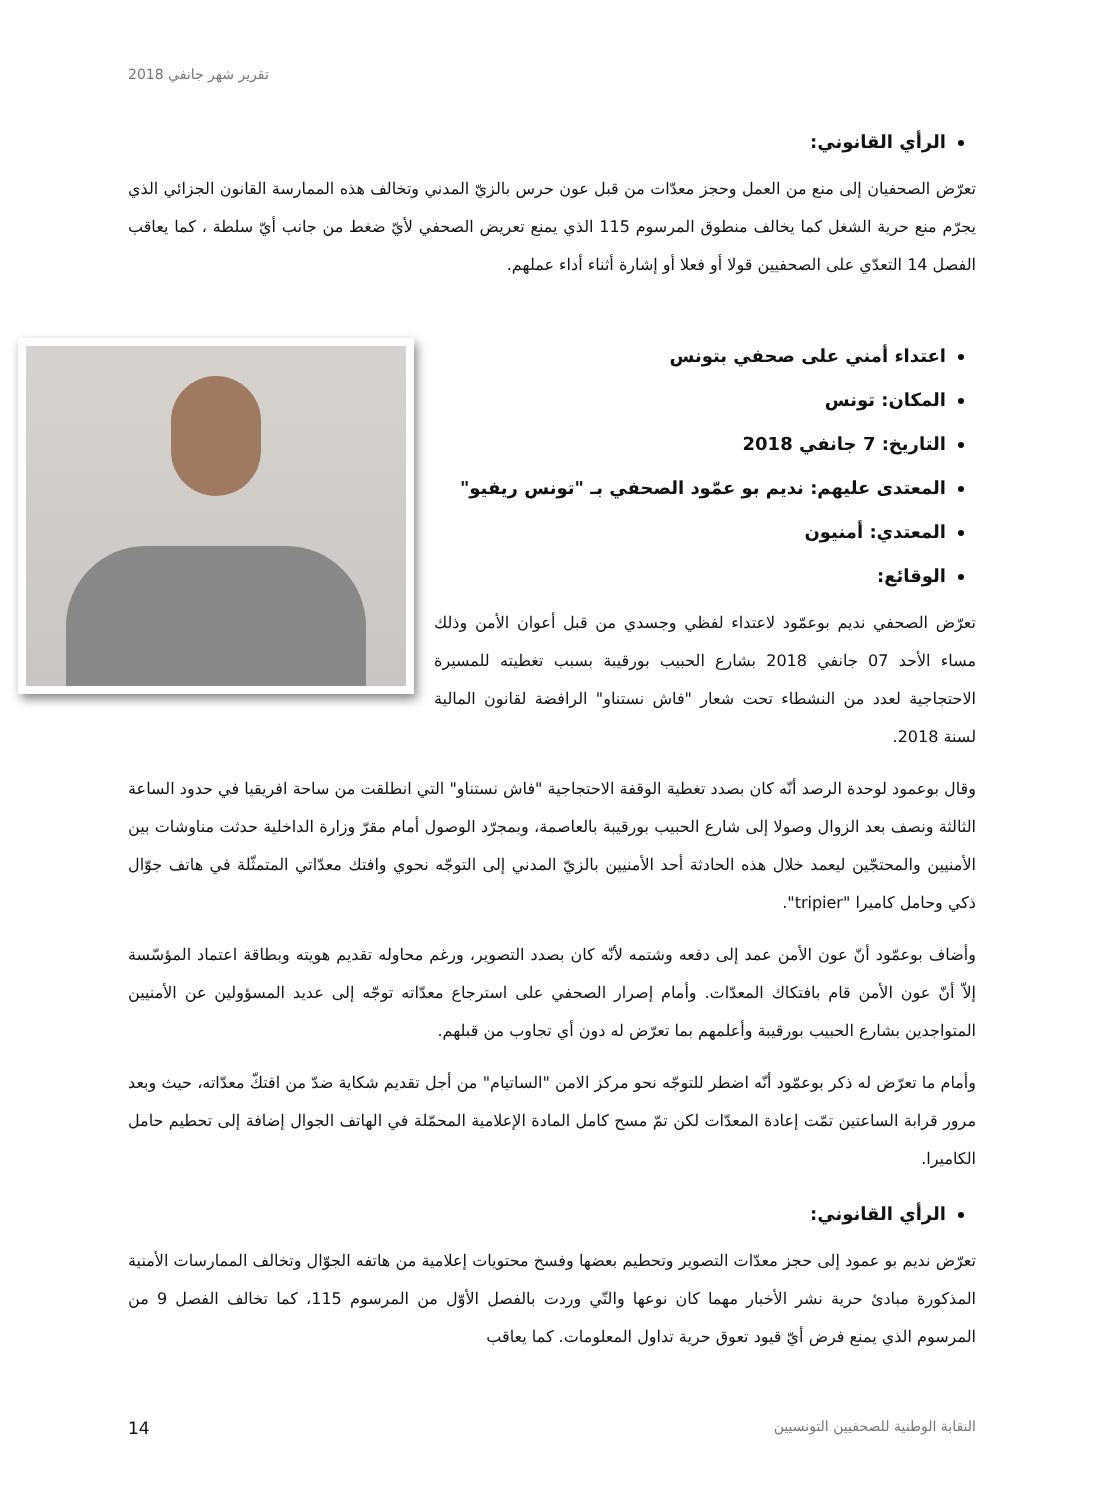تقرير شهر جانفي 2018
الرأي القانوني:
تعرّض الصحفيان إلى منع من العمل وحجز معدّات من قبل عون حرس بالزيّ المدني وتخالف هذه الممارسة القانون الجزائي الذي يجرّم منع حرية الشغل كما يخالف منطوق المرسوم 115 الذي يمنع تعريض الصحفي لأيّ ضغط من جانب أيّ سلطة ، كما يعاقب الفصل 14 التعدّي على الصحفيين قولا أو فعلا أو إشارة أثناء أداء عملهم.
اعتداء أمني على صحفي بتونس
المكان: تونس
التاريخ: 7 جانفي 2018
المعتدى عليهم: نديم بو عمّود الصحفي بـ "تونس ريفيو"
المعتدي: أمنيون
الوقائع:
تعرّض الصحفي نديم بوعمّود لاعتداء لفظي وجسدي من قبل أعوان الأمن وذلك مساء الأحد 07 جانفي 2018 بشارع الحبيب بورقيبة بسبب تغطيته للمسيرة الاحتجاجية لعدد من النشطاء تحت شعار "فاش نستناو" الرافضة لقانون المالية لسنة 2018.
وقال بوعمود لوحدة الرصد أنّه كان بصدد تغطية الوقفة الاحتجاجية "فاش نستناو" التي انطلقت من ساحة افريقيا في حدود الساعة الثالثة ونصف بعد الزوال وصولا إلى شارع الحبيب بورقيبة بالعاصمة، وبمجرّد الوصول أمام مقرّ وزارة الداخلية حدثت مناوشات بين الأمنيين والمحتجّين ليعمد خلال هذه الحادثة أحد الأمنيين بالزيّ المدني إلى التوجّه نحوي وافتك معدّاتي المتمثّلة في هاتف جوّال ذكي وحامل كاميرا "tripier".
وأضاف بوعمّود أنّ عون الأمن عمد إلى دفعه وشتمه لأنّه كان بصدد التصوير، ورغم محاوله تقديم هويته وبطاقة اعتماد المؤسّسة إلاّ أنّ عون الأمن قام بافتكاك المعدّات. وأمام إصرار الصحفي على استرجاع معدّاته توجّه إلى عديد المسؤولين عن الأمنيين المتواجدين بشارع الحبيب بورقيبة وأعلمهم بما تعرّض له دون أي تجاوب من قبلهم.
وأمام ما تعرّض له ذكر بوعمّود أنّه اضطر للتوجّه نحو مركز الامن "الساتيام" من أجل تقديم شكاية ضدّ من افتكّ معدّاته، حيث وبعد مرور قرابة الساعتين تمّت إعادة المعدّات لكن تمّ مسح كامل المادة الإعلامية المحمّلة في الهاتف الجوال إضافة إلى تحطيم حامل الكاميرا.
الرأي القانوني:
تعرّض نديم بو عمود إلى حجز معدّات التصوير وتحطيم بعضها وفسخ محتويات إعلامية من هاتفه الجوّال وتخالف الممارسات الأمنية المذكورة مبادئ حرية نشر الأخبار مهما كان نوعها والتّي وردت بالفصل الأوّل من المرسوم 115، كما تخالف الفصل 9 من المرسوم الذي يمنع فرض أيّ قيود تعوق حرية تداول المعلومات. كما يعاقب
14 النقابة الوطنية للصحفيين التونسيين